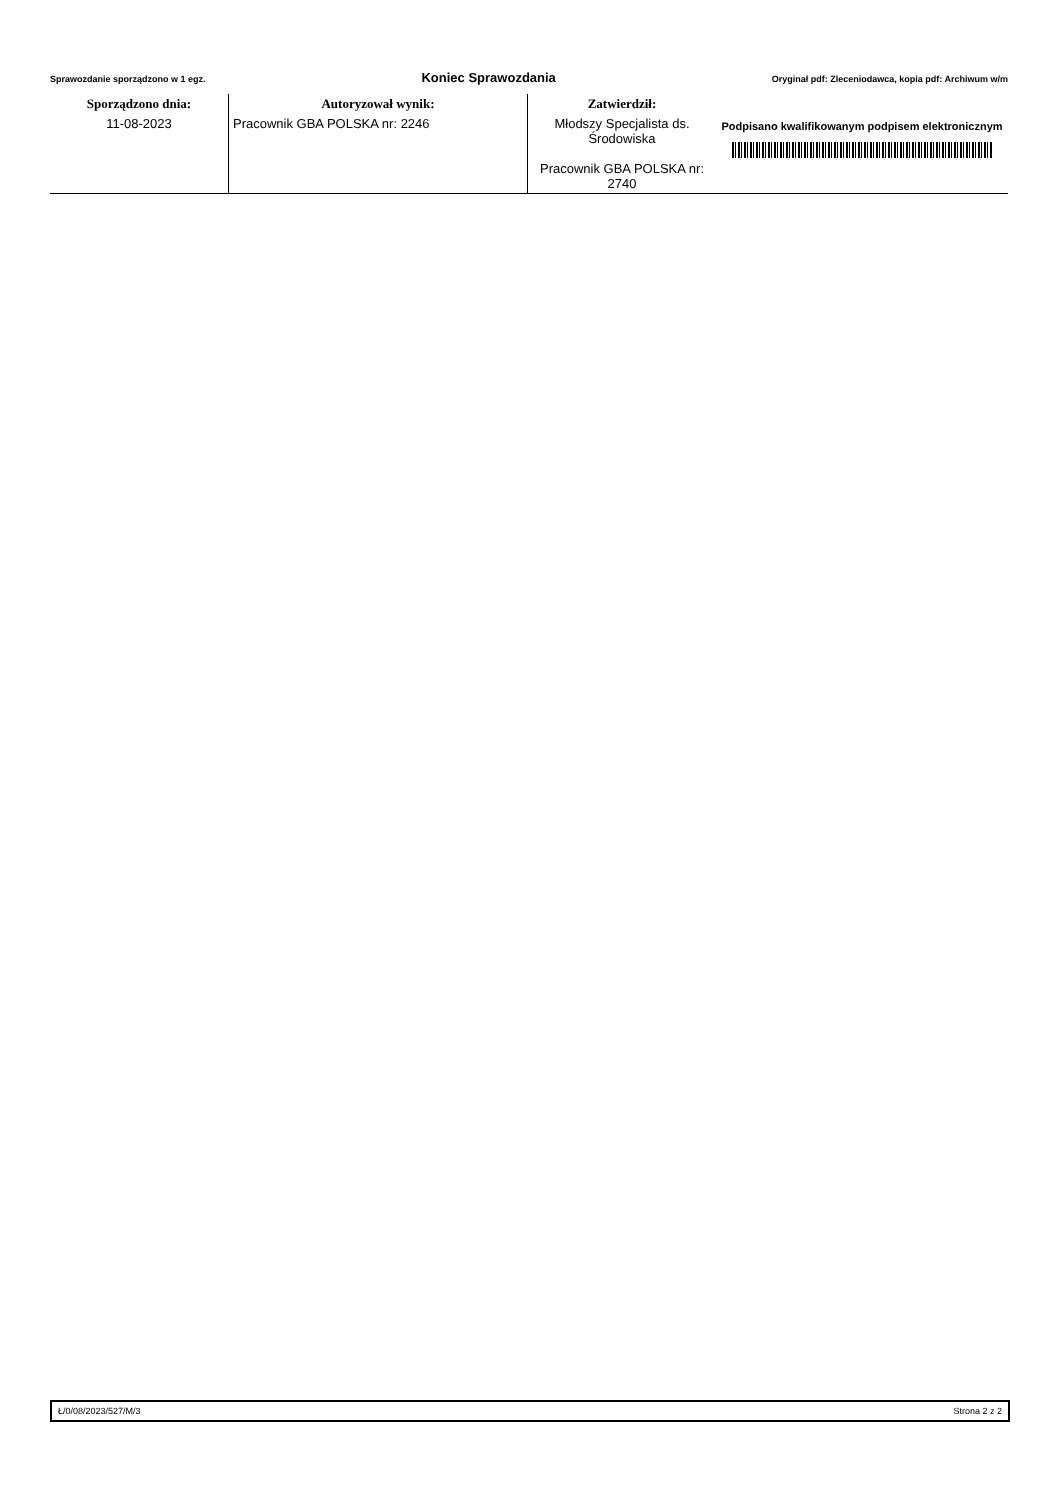Sprawozdanie sporządzono w 1 egz. Koniec Sprawozdania Oryginał pdf: Zleceniodawca, kopia pdf: Archiwum w/m
| Sporządzono dnia: | Autoryzował wynik: | Zatwierdził: | |
| --- | --- | --- | --- |
| 11-08-2023 | Pracownik GBA POLSKA nr: 2246 | Młodszy Specjalista ds. Środowiska Pracownik GBA POLSKA nr: 2740 | Podpisano kwalifikowanym podpisem elektronicznym |
Ł/0/08/2023/527/M/3 Strona 2 z 2